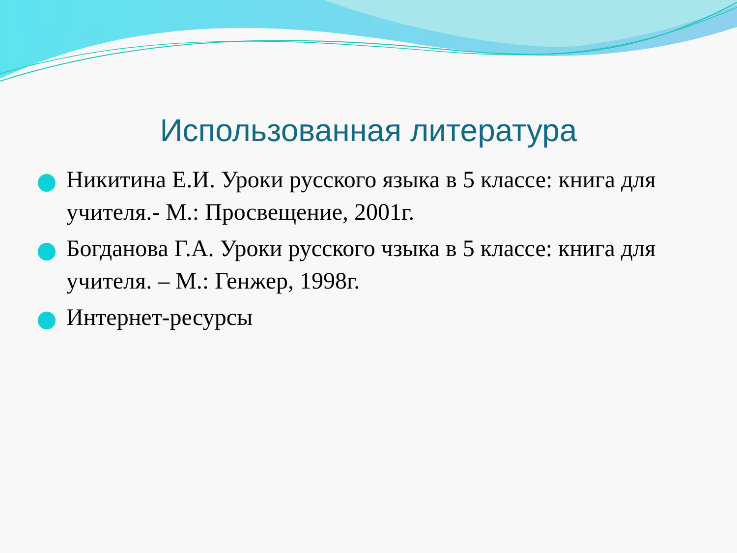Использованная литература
Никитина Е.И. Уроки русского языка в 5 классе: книга для учителя.- М.: Просвещение, 2001г.
Богданова Г.А. Уроки русского чзыка в 5 классе: книга для учителя. – М.: Генжер, 1998г.
Интернет-ресурсы